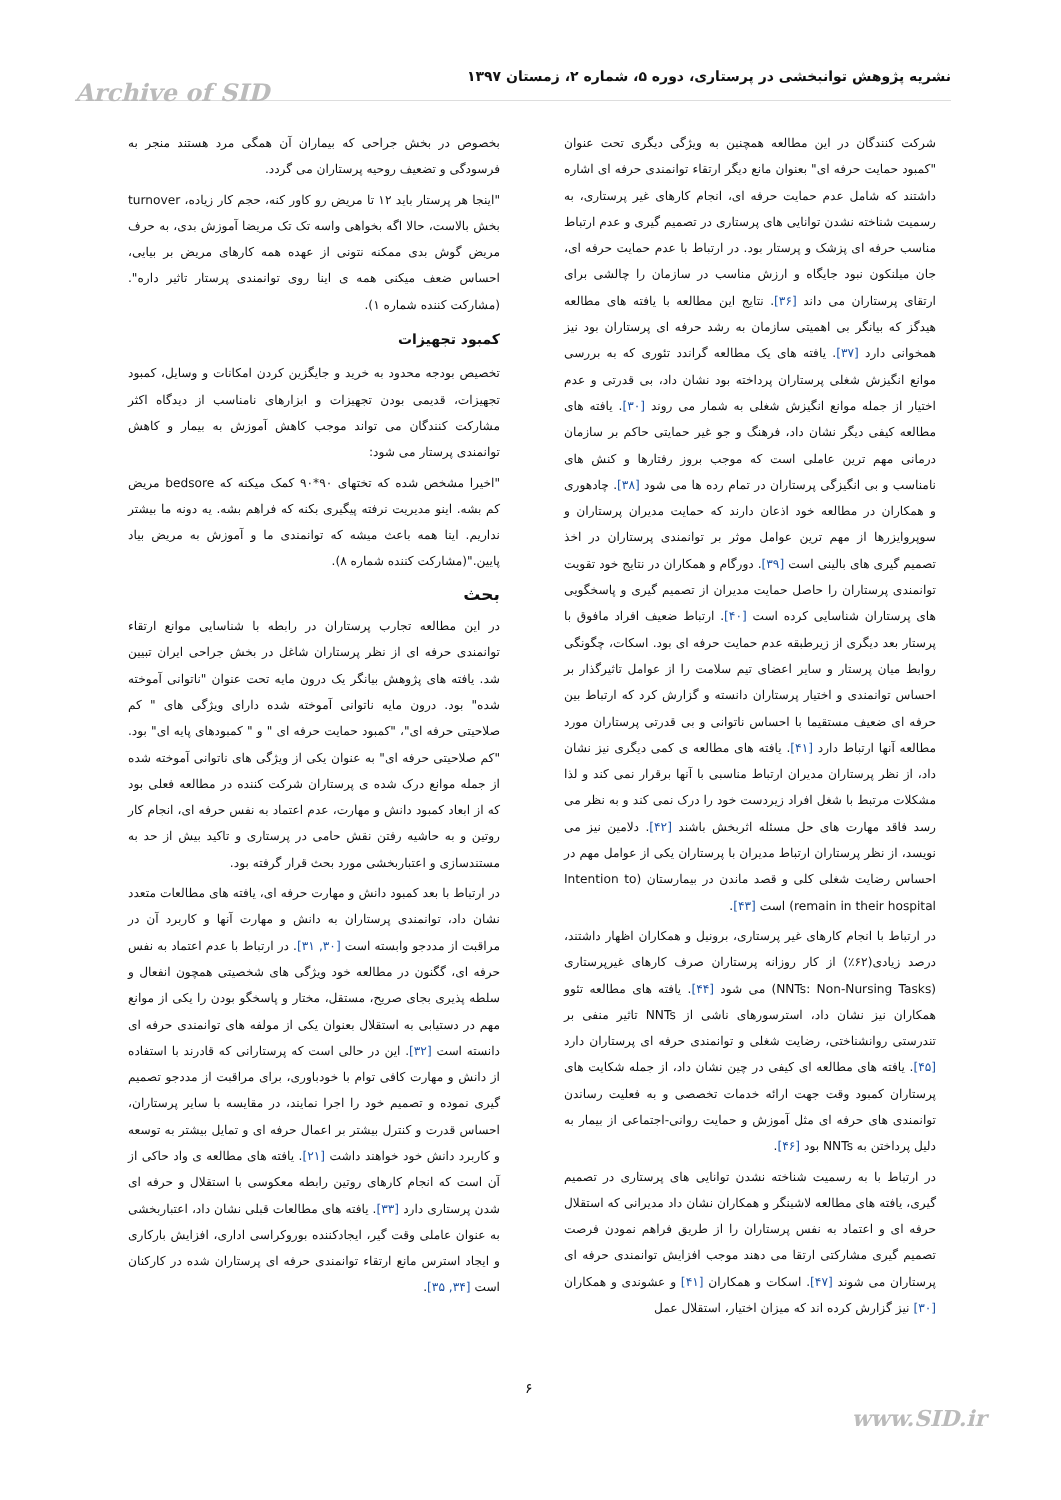نشریه پژوهش توانبخشی در پرستاری، دوره ۵، شماره ۲، زمستان ۱۳۹۷ Archive of SID
بخصوص در بخش جراحی که بیماران آن همگی مرد هستند منجر به فرسودگی و تضعیف روحیه پرستاران می گردد.
"اینجا هر پرستار باید ۱۲ تا مریض رو کاور کنه، حجم کار زیاده، turnover بخش بالاست، حالا اگه بخواهی واسه تک تک مریضا آموزش بدی، به حرف مریض گوش بدی ممکنه نتونی از عهده همه کارهای مریض بر بیایی، احساس ضعف میکنی همه ی اینا روی توانمندی پرستار تاثیر داره".(مشارکت کننده شماره ۱).
کمبود تجهیزات
تخصیص بودجه محدود به خرید و جایگزین کردن امکانات و وسایل، کمبود تجهیزات، قدیمی بودن تجهیزات و ابزارهای نامناسب از دیدگاه اکثر مشارکت کنندگان می تواند موجب کاهش آموزش به بیمار و کاهش توانمندی پرستار می شود:
"اخیرا مشخص شده که تختهای ۹۰*۹۰ کمک میکنه که bedsore مریض کم بشه. اینو مدیریت نرفته پیگیری بکنه که فراهم بشه. یه دونه ما بیشتر نداریم. اینا همه باعث میشه که توانمندی ما و آموزش به مریض بیاد پایین."(مشارکت کننده شماره ۸).
بحث
در این مطالعه تجارب پرستاران در رابطه با شناسایی موانع ارتقاء توانمندی حرفه ای از نظر پرستاران شاغل در بخش جراحی ایران تبیین شد. یافته های پژوهش بیانگر یک درون مایه تحت عنوان "ناتوانی آموخته شده" بود. درون مایه ناتوانی آموخته شده دارای ویژگی های " کم صلاحیتی حرفه ای"، "کمبود حمایت حرفه ای " و " کمبودهای پایه ای" بود. "کم صلاحیتی حرفه ای" به عنوان یکی از ویژگی های ناتوانی آموخته شده از جمله موانع درک شده ی پرستاران شرکت کننده در مطالعه فعلی بود که از ابعاد کمبود دانش و مهارت، عدم اعتماد به نفس حرفه ای، انجام کار روتین و به حاشیه رفتن نقش حامی در پرستاری و تاکید بیش از حد به مستندسازی و اعتباربخشی مورد بحث قرار گرفته بود.
در ارتباط با بعد کمبود دانش و مهارت حرفه ای، یافته های مطالعات متعدد نشان داد، توانمندی پرستاران به دانش و مهارت آنها و کاربرد آن در مراقبت از مددجو وابسته است [۳۰, ۳۱]. در ارتباط با عدم اعتماد به نفس حرفه ای، گگنون در مطالعه خود ویژگی های شخصیتی همچون انفعال و سلطه پذیری بجای صریح، مستقل، مختار و پاسخگو بودن را یکی از موانع مهم در دستیابی به استقلال بعنوان یکی از مولفه های توانمندی حرفه ای دانسته است [۳۲]. این در حالی است که پرستارانی که قادرند با استفاده از دانش و مهارت کافی توام با خودباوری، برای مراقبت از مددجو تصمیم گیری نموده و تصمیم خود را اجرا نمایند، در مقایسه با سایر پرستاران، احساس قدرت و کنترل بیشتر بر اعمال حرفه ای و تمایل بیشتر به توسعه و کاربرد دانش خود خواهند داشت [۲۱]. یافته های مطالعه ی واد حاکی از آن است که انجام کارهای روتین رابطه معکوسی با استقلال و حرفه ای شدن پرستاری دارد [۳۳]. یافته های مطالعات قبلی نشان داد، اعتباربخشی به عنوان عاملی وقت گیر، ایجادکننده بوروکراسی اداری، افزایش بارکاری و ایجاد استرس مانع ارتقاء توانمندی حرفه ای پرستاران شده در کارکنان است [۳۴, ۳۵].
شرکت کنندگان در این مطالعه همچنین به ویژگی دیگری تحت عنوان "کمبود حمایت حرفه ای" بعنوان مانع دیگر ارتقاء توانمندی حرفه ای اشاره داشتند که شامل عدم حمایت حرفه ای، انجام کارهای غیر پرستاری، به رسمیت شناخته نشدن توانایی های پرستاری در تصمیم گیری و عدم ارتباط مناسب حرفه ای پزشک و پرستار بود. در ارتباط با عدم حمایت حرفه ای، جان میلنکون نبود جایگاه و ارزش مناسب در سازمان را چالشی برای ارتقای پرستاران می داند [۳۶]. نتایج این مطالعه با یافته های مطالعه هیدگز که بیانگر بی اهمیتی سازمان به رشد حرفه ای پرستاران بود نیز همخوانی دارد [۳۷]. یافته های یک مطالعه گراندد تئوری که به بررسی موانع انگیزش شغلی پرستاران پرداخته بود نشان داد، بی قدرتی و عدم اختیار از جمله موانع انگیزش شغلی به شمار می روند [۳۰]. یافته های مطالعه کیفی دیگر نشان داد، فرهنگ و جو غیر حمایتی حاکم بر سازمان درمانی مهم ترین عاملی است که موجب بروز رفتارها و کنش های نامناسب و بی انگیزگی پرستاران در تمام رده ها می شود [۳۸]. چادهوری و همکاران در مطالعه خود اذعان دارند که حمایت مدیران پرستاران و سوپروایزرها از مهم ترین عوامل موثر بر توانمندی پرستاران در اخذ تصمیم گیری های بالینی است [۳۹]. دورگام و همکاران در نتایج خود تقویت توانمندی پرستاران را حاصل حمایت مدیران از تصمیم گیری و پاسخگویی های پرستاران شناسایی کرده است [۴۰]. ارتباط ضعیف افراد مافوق با پرستار بعد دیگری از زیرطبقه عدم حمایت حرفه ای بود. اسکات، چگونگی روابط میان پرستار و سایر اعضای تیم سلامت را از عوامل تاثیرگذار بر احساس توانمندی و اختیار پرستاران دانسته و گزارش کرد که ارتباط بین حرفه ای ضعیف مستقیما با احساس ناتوانی و بی قدرتی پرستاران مورد مطالعه آنها ارتباط دارد [۴۱]. یافته های مطالعه ی کمی دیگری نیز نشان داد، از نظر پرستاران مدیران ارتباط مناسبی با آنها برقرار نمی کند و لذا مشکلات مرتبط با شغل افراد زیردست خود را درک نمی کند و به نظر می رسد فاقد مهارت های حل مسئله اثربخش باشند [۴۲]. دلامین نیز می نویسد، از نظر پرستاران ارتباط مدیران با پرستاران یکی از عوامل مهم در احساس رضایت شغلی کلی و قصد ماندن در بیمارستان (Intention to remain in their hospital) است [۴۳].
در ارتباط با انجام کارهای غیر پرستاری، برونیل و همکاران اظهار داشتند، درصد زیادی(۶۲٪) از کار روزانه پرستاران صرف کارهای غیرپرستاری (NNTs: Non-Nursing Tasks) می شود [۴۴]. یافته های مطالعه تئوو همکاران نیز نشان داد، استرسورهای ناشی از NNTs تاثیر منفی بر تندرستی روانشناختی، رضایت شغلی و توانمندی حرفه ای پرستاران دارد [۴۵]. یافته های مطالعه ای کیفی در چین نشان داد، از جمله شکایت های پرستاران کمبود وقت جهت ارائه خدمات تخصصی و به فعلیت رساندن توانمندی های حرفه ای مثل آموزش و حمایت روانی-اجتماعی از بیمار به دلیل پرداختن به NNTs بود [۴۶].
در ارتباط با به رسمیت شناخته نشدن توانایی های پرستاری در تصمیم گیری، یافته های مطالعه لاشینگر و همکاران نشان داد مدیرانی که استقلال حرفه ای و اعتماد به نفس پرستاران را از طریق فراهم نمودن فرصت تصمیم گیری مشارکتی ارتقا می دهند موجب افزایش توانمندی حرفه ای پرستاران می شوند [۴۷]. اسکات و همکاران [۴۱] و عشوندی و همکاران [۳۰] نیز گزارش کرده اند که میزان اختیار، استقلال عمل
۶
www.SID.ir